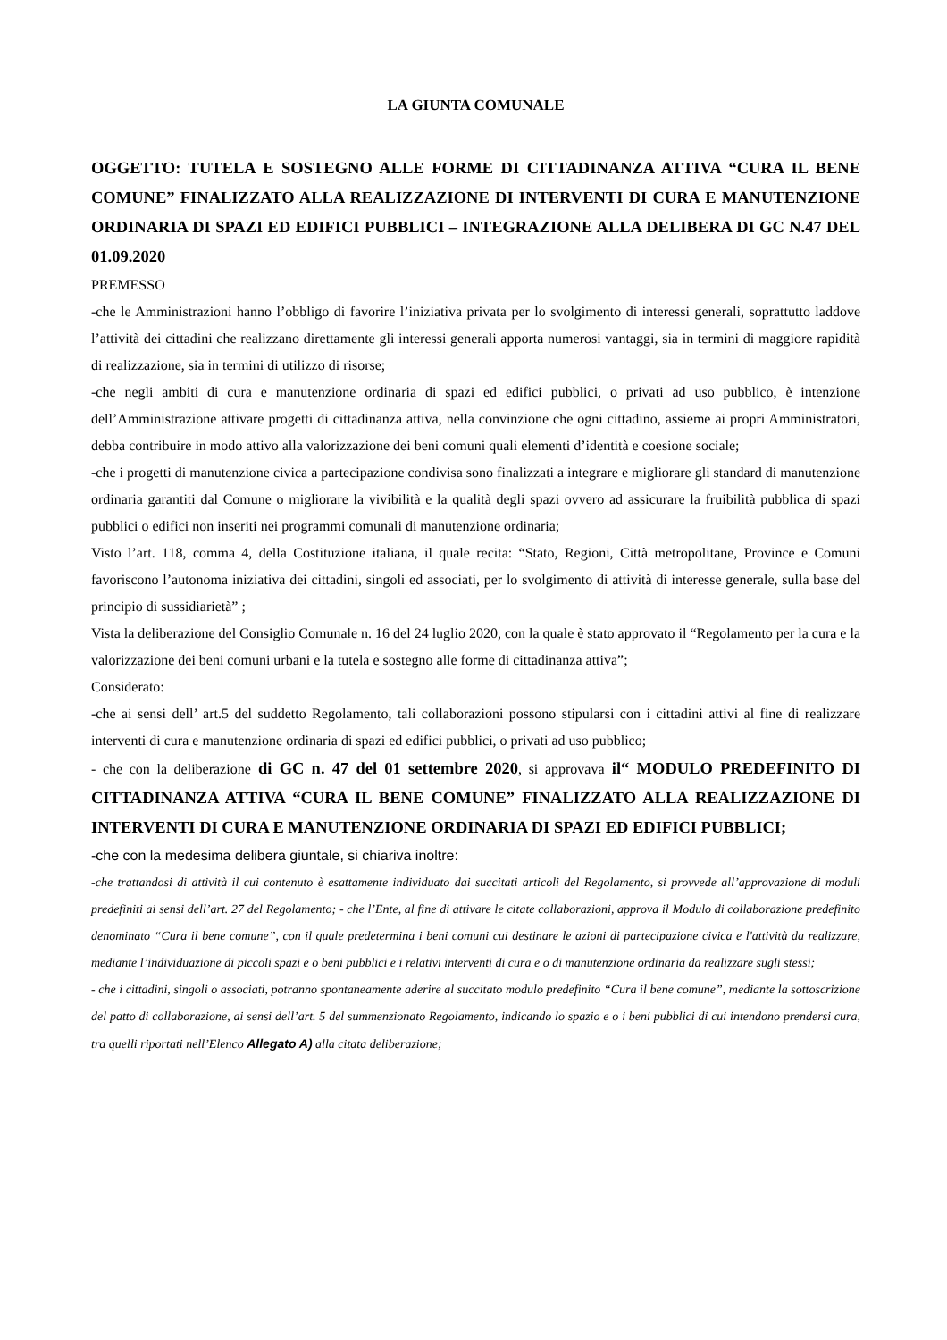LA GIUNTA COMUNALE
OGGETTO: TUTELA E SOSTEGNO ALLE FORME DI CITTADINANZA ATTIVA “CURA IL BENE COMUNE” FINALIZZATO ALLA REALIZZAZIONE DI INTERVENTI DI CURA E MANUTENZIONE ORDINARIA DI SPAZI ED EDIFICI PUBBLICI – INTEGRAZIONE ALLA DELIBERA DI GC N.47 DEL 01.09.2020
PREMESSO
-che le Amministrazioni hanno l’obbligo di favorire l’iniziativa privata per lo svolgimento di interessi generali, soprattutto laddove l’attività dei cittadini che realizzano direttamente gli interessi generali apporta numerosi vantaggi, sia in termini di maggiore rapidità di realizzazione, sia in termini di utilizzo di risorse;
-che negli ambiti di cura e manutenzione ordinaria di spazi ed edifici pubblici, o privati ad uso pubblico, è intenzione dell’Amministrazione attivare progetti di cittadinanza attiva, nella convinzione che ogni cittadino, assieme ai propri Amministratori, debba contribuire in modo attivo alla valorizzazione dei beni comuni quali elementi d’identità e coesione sociale;
-che i progetti di manutenzione civica a partecipazione condivisa sono finalizzati a integrare e migliorare gli standard di manutenzione ordinaria garantiti dal Comune o migliorare la vivibilità e la qualità degli spazi ovvero ad assicurare la fruibilità pubblica di spazi pubblici o edifici non inseriti nei programmi comunali di manutenzione ordinaria;
Visto l’art. 118, comma 4, della Costituzione italiana, il quale recita: “Stato, Regioni, Città metropolitane, Province e Comuni favoriscono l’autonoma iniziativa dei cittadini, singoli ed associati, per lo svolgimento di attività di interesse generale, sulla base del principio di sussidiarietà” ;
Vista la deliberazione del Consiglio Comunale n. 16 del 24 luglio 2020, con la quale è stato approvato il “Regolamento per la cura e la valorizzazione dei beni comuni urbani e la tutela e sostegno alle forme di cittadinanza attiva”;
Considerato:
-che ai sensi dell’ art.5 del suddetto Regolamento, tali collaborazioni possono stipularsi con i cittadini attivi al fine di realizzare interventi di cura e manutenzione ordinaria di spazi ed edifici pubblici, o privati ad uso pubblico;
- che con la deliberazione di GC n. 47 del 01 settembre 2020, si approvava il“ MODULO PREDEFINITO DI CITTADINANZA ATTIVA “CURA IL BENE COMUNE” FINALIZZATO ALLA REALIZZAZIONE DI INTERVENTI DI CURA E MANUTENZIONE ORDINARIA DI SPAZI ED EDIFICI PUBBLICI;
-che con la medesima delibera giuntale, si chiariva inoltre:
-che trattandosi di attività il cui contenuto è esattamente individuato dai succitati articoli del Regolamento, si provvede all’approvazione di moduli predefiniti ai sensi dell’art. 27 del Regolamento; - che l’Ente, al fine di attivare le citate collaborazioni, approva il Modulo di collaborazione predefinito denominato “Cura il bene comune”, con il quale predetermina i beni comuni cui destinare le azioni di partecipazione civica e l'attività da realizzare, mediante l’individuazione di piccoli spazi e o beni pubblici e i relativi interventi di cura e o di manutenzione ordinaria da realizzare sugli stessi;
- che i cittadini, singoli o associati, potranno spontaneamente aderire al succitato modulo predefinito “Cura il bene comune”, mediante la sottoscrizione del patto di collaborazione, ai sensi dell’art. 5 del summenzionato Regolamento, indicando lo spazio e o i beni pubblici di cui intendono prendersi cura, tra quelli riportati nell’Elenco Allegato A) alla citata deliberazione;